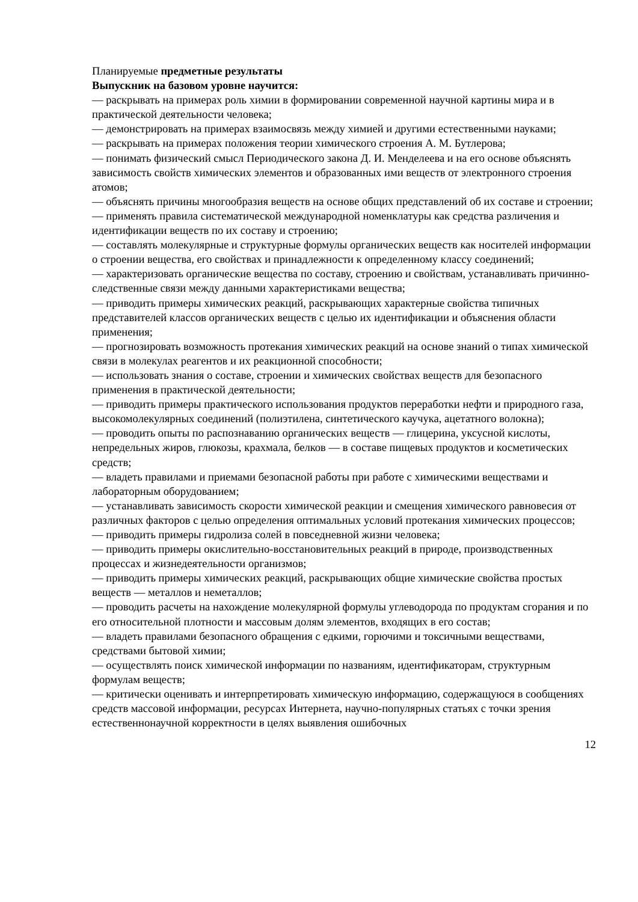Планируемые предметные результаты
Выпускник на базовом уровне научится:
— раскрывать на примерах роль химии в формировании современной научной картины мира и в практической деятельности человека;
— демонстрировать на примерах взаимосвязь между химией и другими естественными науками;
— раскрывать на примерах положения теории химического строения А. М. Бутлерова;
— понимать физический смысл Периодического закона Д. И. Менделеева и на его основе объяснять зависимость свойств химических элементов и образованных ими веществ от электронного строения атомов;
— объяснять причины многообразия веществ на основе общих представлений об их составе и строении;
— применять правила систематической международной номенклатуры как средства различения и идентификации веществ по их составу и строению;
— составлять молекулярные и структурные формулы органических веществ как носителей информации о строении вещества, его свойствах и принадлежности к определенному классу соединений;
— характеризовать органические вещества по составу, строению и свойствам, устанавливать причинно-следственные связи между данными характеристиками вещества;
— приводить примеры химических реакций, раскрывающих характерные свойства типичных представителей классов органических веществ с целью их идентификации и объяснения области применения;
— прогнозировать возможность протекания химических реакций на основе знаний о типах химической связи в молекулах реагентов и их реакционной способности;
— использовать знания о составе, строении и химических свойствах веществ для безопасного применения в практической деятельности;
— приводить примеры практического использования продуктов переработки нефти и природного газа, высокомолекулярных соединений (полиэтилена, синтетического каучука, ацетатного волокна);
— проводить опыты по распознаванию органических веществ — глицерина, уксусной кислоты, непредельных жиров, глюкозы, крахмала, белков — в составе пищевых продуктов и косметических средств;
— владеть правилами и приемами безопасной работы при работе с химическими веществами и лабораторным оборудованием;
— устанавливать зависимость скорости химической реакции и смещения химического равновесия от различных факторов с целью определения оптимальных условий протекания химических процессов;
— приводить примеры гидролиза солей в повседневной жизни человека;
— приводить примеры окислительно-восстановительных реакций в природе, производственных процессах и жизнедеятельности организмов;
— приводить примеры химических реакций, раскрывающих общие химические свойства простых веществ — металлов и неметаллов;
— проводить расчеты на нахождение молекулярной формулы углеводорода по продуктам сгорания и по его относительной плотности и массовым долям элементов, входящих в его состав;
— владеть правилами безопасного обращения с едкими, горючими и токсичными веществами, средствами бытовой химии;
— осуществлять поиск химической информации по названиям, идентификаторам, структурным формулам веществ;
— критически оценивать и интерпретировать химическую информацию, содержащуюся в сообщениях средств массовой информации, ресурсах Интернета, научно-популярных статьях с точки зрения естественнонаучной корректности в целях выявления ошибочных
12